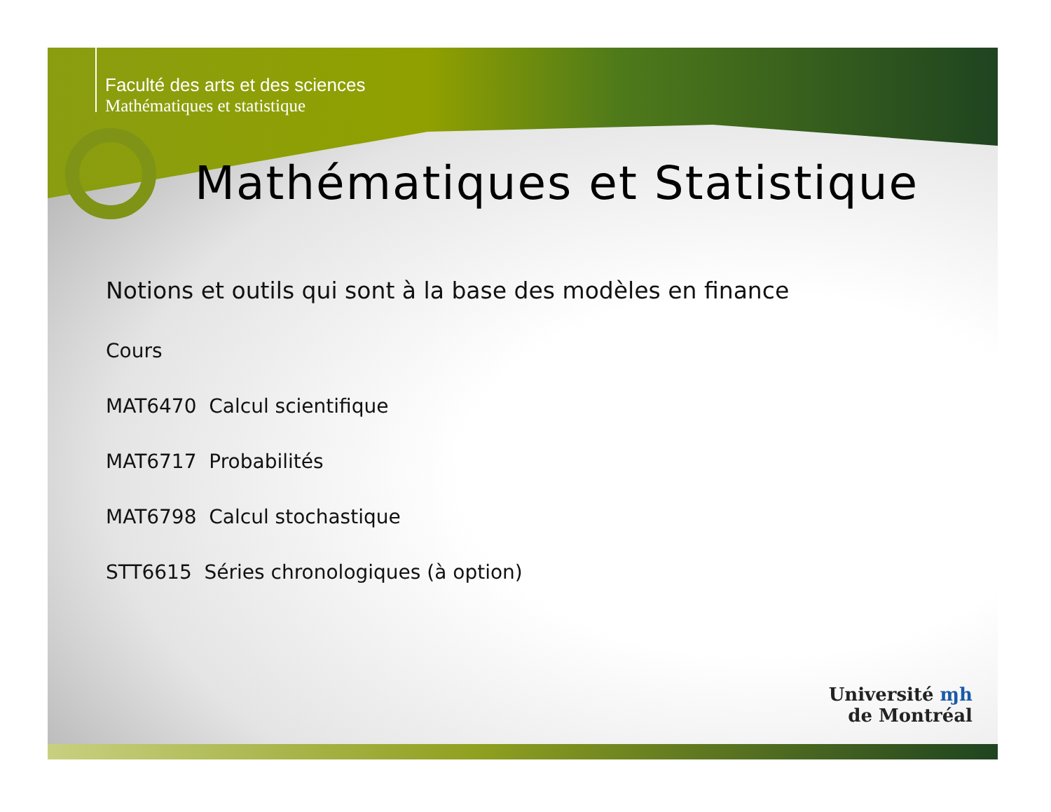Faculté des arts et des sciences
Mathématiques et statistique
Mathématiques et Statistique
Notions et outils qui sont à la base des modèles en finance
Cours
MAT6470 Calcul scientifique
MAT6717 Probabilités
MAT6798 Calcul stochastique
STT6615 Séries chronologiques (à option)
Université ɱh
de Montréal